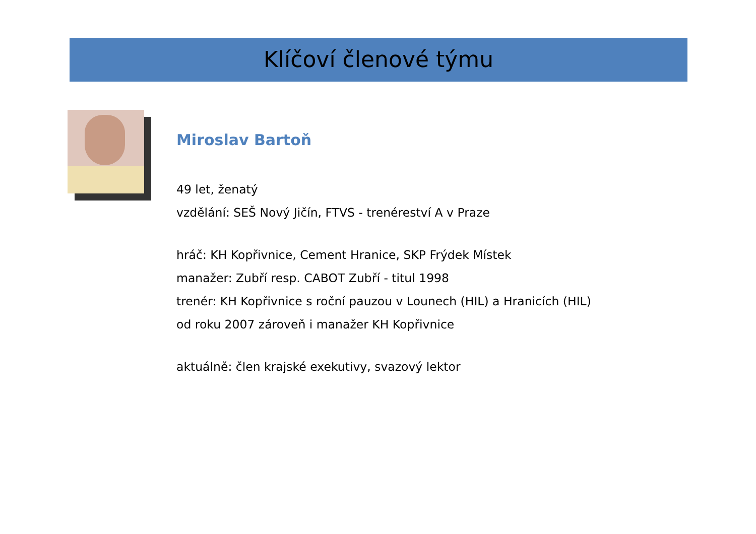Klíčoví členové týmu
Miroslav Bartoň
49 let, ženatý
vzdělání: SEŠ Nový Jičín, FTVS - trenéreství A v Praze
hráč: KH Kopřivnice, Cement Hranice, SKP Frýdek Místek
manažer: Zubří resp. CABOT Zubří - titul 1998
trenér: KH Kopřivnice s roční pauzou v Lounech (HIL) a Hranicích (HIL)
od roku 2007 zároveň i manažer KH Kopřivnice
aktuálně: člen krajské exekutivy, svazový lektor